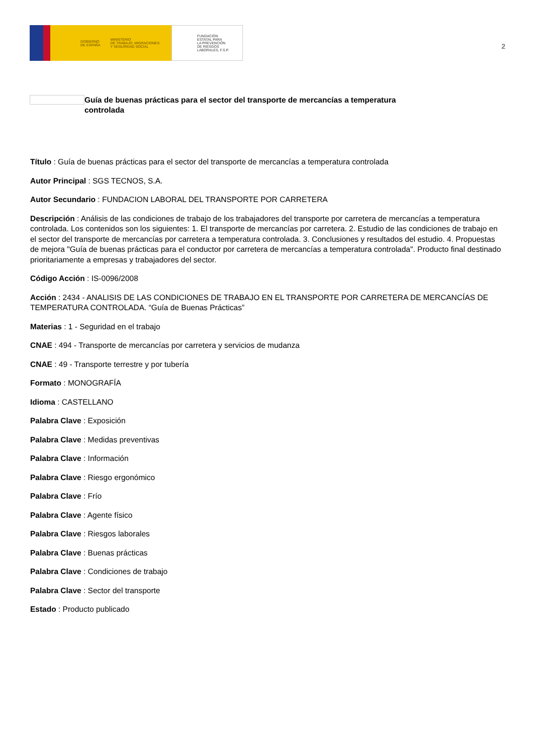GOBIERNO
DE ESPAÑA MINISTERIO
DE TRABAJO, MIGRACIONES
Y SEGURIDAD SOCIAL
FUNDACIÓN
ESTATAL PARA
LA PREVENCIÓN
DE RIESGOS
LABORALES, F.S.P.
2
Guía de buenas prácticas para el sector del transporte de mercancías a temperatura controlada
Título : Guía de buenas prácticas para el sector del transporte de mercancías a temperatura controlada
Autor Principal : SGS TECNOS, S.A.
Autor Secundario : FUNDACION LABORAL DEL TRANSPORTE POR CARRETERA
Descripción : Análisis de las condiciones de trabajo de los trabajadores del transporte por carretera de mercancías a temperatura controlada. Los contenidos son los siguientes: 1. El transporte de mercancías por carretera. 2. Estudio de las condiciones de trabajo en el sector del transporte de mercancías por carretera a temperatura controlada. 3. Conclusiones y resultados del estudio. 4. Propuestas de mejora "Guía de buenas prácticas para el conductor por carretera de mercancías a temperatura controlada". Producto final destinado prioritariamente a empresas y trabajadores del sector.
Código Acción : IS-0096/2008
Acción : 2434 - ANALISIS DE LAS CONDICIONES DE TRABAJO EN EL TRANSPORTE POR CARRETERA DE MERCANCÍAS DE TEMPERATURA CONTROLADA. “Guía de Buenas Prácticas”
Materias : 1 - Seguridad en el trabajo
CNAE : 494 - Transporte de mercancías por carretera y servicios de mudanza
CNAE : 49 - Transporte terrestre y por tubería
Formato : MONOGRAFÍA
Idioma : CASTELLANO
Palabra Clave : Exposición
Palabra Clave : Medidas preventivas
Palabra Clave : Información
Palabra Clave : Riesgo ergonómico
Palabra Clave : Frío
Palabra Clave : Agente físico
Palabra Clave : Riesgos laborales
Palabra Clave : Buenas prácticas
Palabra Clave : Condiciones de trabajo
Palabra Clave : Sector del transporte
Estado : Producto publicado